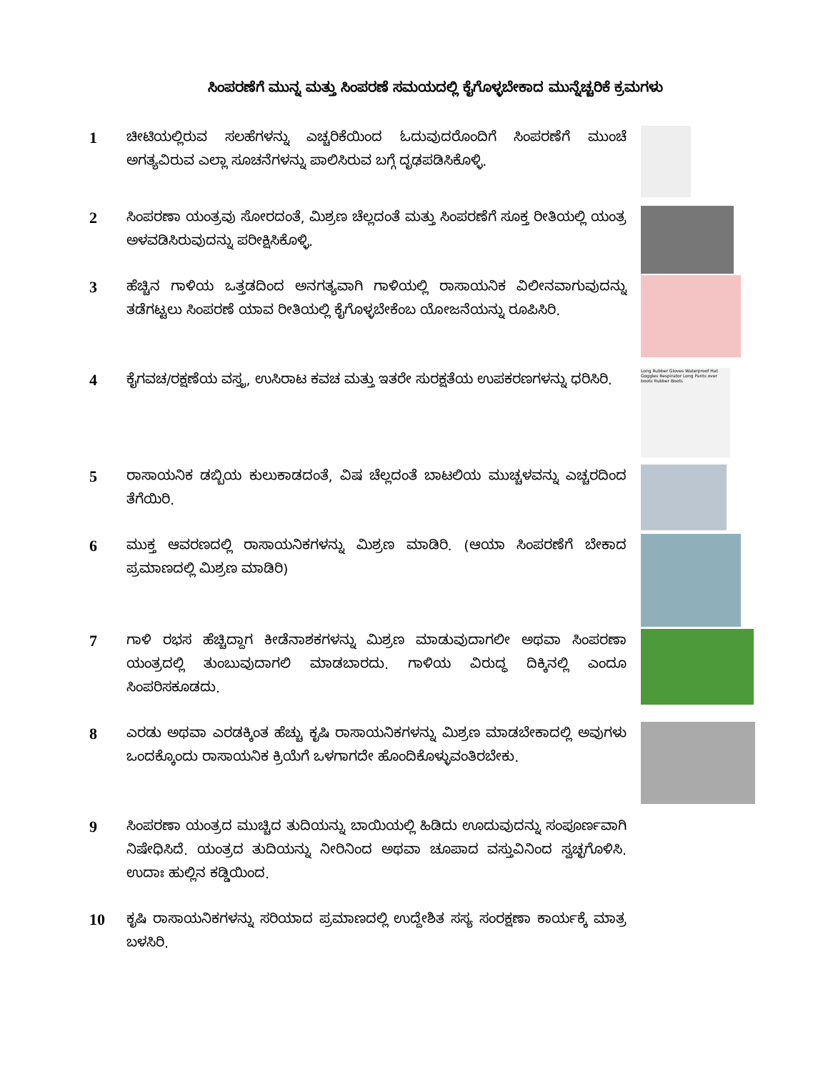ಸಿಂಪರಣೆಗೆ ಮುನ್ನ ಮತ್ತು ಸಿಂಪರಣೆ ಸಮಯದಲ್ಲಿ ಕೈಗೊಳ್ಳಬೇಕಾದ ಮುನ್ನೆಚ್ಚರಿಕೆ ಕ್ರಮಗಳು
1
ಚೀಟಿಯಲ್ಲಿರುವ ಸಲಹೆಗಳನ್ನು ಎಚ್ಚರಿಕೆಯಿಂದ ಓದುವುದರೊಂದಿಗೆ ಸಿಂಪರಣೆಗೆ ಮುಂಚೆ ಅಗತ್ಯವಿರುವ ಎಲ್ಲಾ ಸೂಚನೆಗಳನ್ನು ಪಾಲಿಸಿರುವ ಬಗ್ಗೆ ದೃಢಪಡಿಸಿಕೊಳ್ಳಿ.
2
ಸಿಂಪರಣಾ ಯಂತ್ರವು ಸೋರದಂತೆ, ಮಿಶ್ರಣ ಚೆಲ್ಲದಂತೆ ಮತ್ತು ಸಿಂಪರಣೆಗೆ ಸೂಕ್ತ ರೀತಿಯಲ್ಲಿ ಯಂತ್ರ ಅಳವಡಿಸಿರುವುದನ್ನು ಪರೀಕ್ಷಿಸಿಕೊಳ್ಳಿ.
3
ಹೆಚ್ಚಿನ ಗಾಳಿಯ ಒತ್ತಡದಿಂದ ಅನಗತ್ಯವಾಗಿ ಗಾಳಿಯಲ್ಲಿ ರಾಸಾಯನಿಕ ವಿಲೀನವಾಗುವುದನ್ನು ತಡೆಗಟ್ಟಲು ಸಿಂಪರಣೆ ಯಾವ ರೀತಿಯಲ್ಲಿ ಕೈಗೊಳ್ಳಬೇಕೆಂಬ ಯೋಜನೆಯನ್ನು ರೂಪಿಸಿರಿ.
4
ಕೈಗವಚ/ರಕ್ಷಣೆಯ ವಸ್ತ್ರ, ಉಸಿರಾಟ ಕವಚ ಮತ್ತು ಇತರೇ ಸುರಕ್ಷತೆಯ ಉಪಕರಣಗಳನ್ನು ಧರಿಸಿರಿ.
Long Rubber Gloves Waterproof Hat Goggles Respirator Long Pants over boots Rubber Boots
5
ರಾಸಾಯನಿಕ ಡಬ್ಬಿಯ ಕುಲುಕಾಡದಂತೆ, ವಿಷ ಚೆಲ್ಲದಂತೆ ಬಾಟಲಿಯ ಮುಚ್ಚಳವನ್ನು ಎಚ್ಚರದಿಂದ ತೆಗೆಯಿರಿ.
6
ಮುಕ್ತ ಆವರಣದಲ್ಲಿ ರಾಸಾಯನಿಕಗಳನ್ನು ಮಿಶ್ರಣ ಮಾಡಿರಿ. (ಆಯಾ ಸಿಂಪರಣೆಗೆ ಬೇಕಾದ ಪ್ರಮಾಣದಲ್ಲಿ ಮಿಶ್ರಣ ಮಾಡಿರಿ)
7
ಗಾಳಿ ರಭಸ ಹೆಚ್ಚಿದ್ದಾಗ ಕೀಡೆನಾಶಕಗಳನ್ನು ಮಿಶ್ರಣ ಮಾಡುವುದಾಗಲೀ ಅಥವಾ ಸಿಂಪರಣಾ ಯಂತ್ರದಲ್ಲಿ ತುಂಬುವುದಾಗಲಿ ಮಾಡಬಾರದು. ಗಾಳಿಯ ವಿರುದ್ಧ ದಿಕ್ಕಿನಲ್ಲಿ ಎಂದೂ ಸಿಂಪರಿಸಕೂಡದು.
8
ಎರಡು ಅಥವಾ ಎರಡಕ್ಕಿಂತ ಹೆಚ್ಚು ಕೃಷಿ ರಾಸಾಯನಿಕಗಳನ್ನು ಮಿಶ್ರಣ ಮಾಡಬೇಕಾದಲ್ಲಿ ಅವುಗಳು ಒಂದಕ್ಕೊಂದು ರಾಸಾಯನಿಕ ಕ್ರಿಯೆಗೆ ಒಳಗಾಗದೇ ಹೊಂದಿಕೊಳ್ಳುವಂತಿರಬೇಕು.
9
ಸಿಂಪರಣಾ ಯಂತ್ರದ ಮುಚ್ಚಿದ ತುದಿಯನ್ನು ಬಾಯಿಯಲ್ಲಿ ಹಿಡಿದು ಊದುವುದನ್ನು ಸಂಪೂರ್ಣವಾಗಿ ನಿಷೇಧಿಸಿದೆ. ಯಂತ್ರದ ತುದಿಯನ್ನು ನೀರಿನಿಂದ ಅಥವಾ ಚೂಪಾದ ವಸ್ತುವಿನಿಂದ ಸ್ವಚ್ಛಗೊಳಿಸಿ. ಉದಾಃ ಹುಲ್ಲಿನ ಕಡ್ಡಿಯಿಂದ.
10
ಕೃಷಿ ರಾಸಾಯನಿಕಗಳನ್ನು ಸರಿಯಾದ ಪ್ರಮಾಣದಲ್ಲಿ ಉದ್ದೇಶಿತ ಸಸ್ಯ ಸಂರಕ್ಷಣಾ ಕಾರ್ಯಕ್ಕೆ ಮಾತ್ರ ಬಳಸಿರಿ.